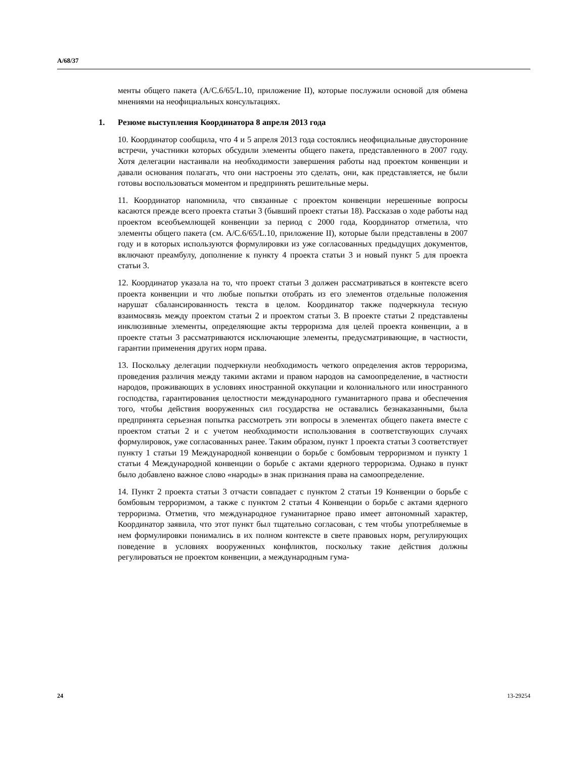A/68/37
менты общего пакета (A/C.6/65/L.10, приложение II), которые послужили основой для обмена мнениями на неофициальных консультациях.
1. Резюме выступления Координатора 8 апреля 2013 года
10. Координатор сообщила, что 4 и 5 апреля 2013 года состоялись неофициальные двусторонние встречи, участники которых обсудили элементы общего пакета, представленного в 2007 году. Хотя делегации настаивали на необходимости завершения работы над проектом конвенции и давали основания полагать, что они настроены это сделать, они, как представляется, не были готовы воспользоваться моментом и предпринять решительные меры.
11. Координатор напомнила, что связанные с проектом конвенции нерешенные вопросы касаются прежде всего проекта статьи 3 (бывший проект статьи 18). Рассказав о ходе работы над проектом всеобъемлющей конвенции за период с 2000 года, Координатор отметила, что элементы общего пакета (см. A/C.6/65/L.10, приложение II), которые были представлены в 2007 году и в которых используются формулировки из уже согласованных предыдущих документов, включают преамбулу, дополнение к пункту 4 проекта статьи 3 и новый пункт 5 для проекта статьи 3.
12. Координатор указала на то, что проект статьи 3 должен рассматриваться в контексте всего проекта конвенции и что любые попытки отобрать из его элементов отдельные положения нарушат сбалансированность текста в целом. Координатор также подчеркнула тесную взаимосвязь между проектом статьи 2 и проектом статьи 3. В проекте статьи 2 представлены инклюзивные элементы, определяющие акты терроризма для целей проекта конвенции, а в проекте статьи 3 рассматриваются исключающие элементы, предусматривающие, в частности, гарантии применения других норм права.
13. Поскольку делегации подчеркнули необходимость четкого определения актов терроризма, проведения различия между такими актами и правом народов на самоопределение, в частности народов, проживающих в условиях иностранной оккупации и колониального или иностранного господства, гарантирования целостности международного гуманитарного права и обеспечения того, чтобы действия вооруженных сил государства не оставались безнаказанными, была предпринята серьезная попытка рассмотреть эти вопросы в элементах общего пакета вместе с проектом статьи 2 и с учетом необходимости использования в соответствующих случаях формулировок, уже согласованных ранее. Таким образом, пункт 1 проекта статьи 3 соответствует пункту 1 статьи 19 Международной конвенции о борьбе с бомбовым терроризмом и пункту 1 статьи 4 Международной конвенции о борьбе с актами ядерного терроризма. Однако в пункт было добавлено важное слово «народы» в знак признания права на самоопределение.
14. Пункт 2 проекта статьи 3 отчасти совпадает с пунктом 2 статьи 19 Конвенции о борьбе с бомбовым терроризмом, а также с пунктом 2 статьи 4 Конвенции о борьбе с актами ядерного терроризма. Отметив, что международное гуманитарное право имеет автономный характер, Координатор заявила, что этот пункт был тщательно согласован, с тем чтобы употребляемые в нем формулировки понимались в их полном контексте в свете правовых норм, регулирующих поведение в условиях вооруженных конфликтов, поскольку такие действия должны регулироваться не проектом конвенции, а международным гума-
24 13-29254